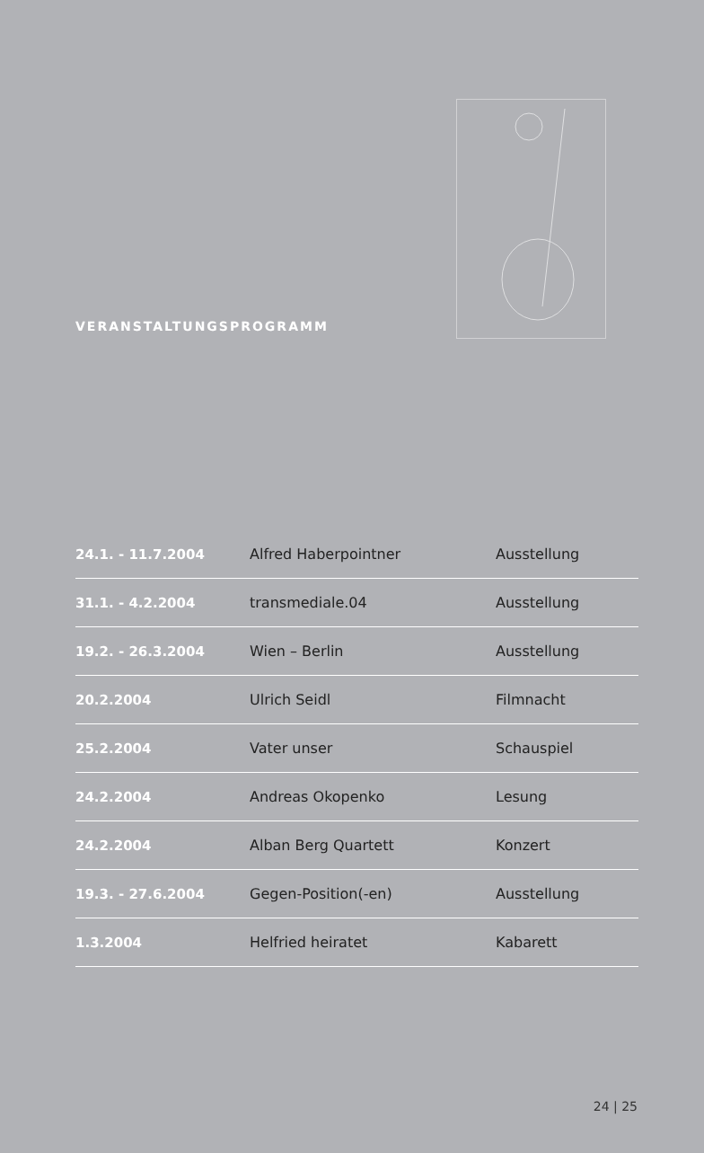VERANSTALTUNGSPROGRAMM
| 24.1. - 11.7.2004 | Alfred Haberpointner | Ausstellung |
| 31.1. - 4.2.2004 | transmediale.04 | Ausstellung |
| 19.2. - 26.3.2004 | Wien – Berlin | Ausstellung |
| 20.2.2004 | Ulrich Seidl | Filmnacht |
| 25.2.2004 | Vater unser | Schauspiel |
| 24.2.2004 | Andreas Okopenko | Lesung |
| 24.2.2004 | Alban Berg Quartett | Konzert |
| 19.3. - 27.6.2004 | Gegen-Position(-en) | Ausstellung |
| 1.3.2004 | Helfried heiratet | Kabarett |
24 | 25